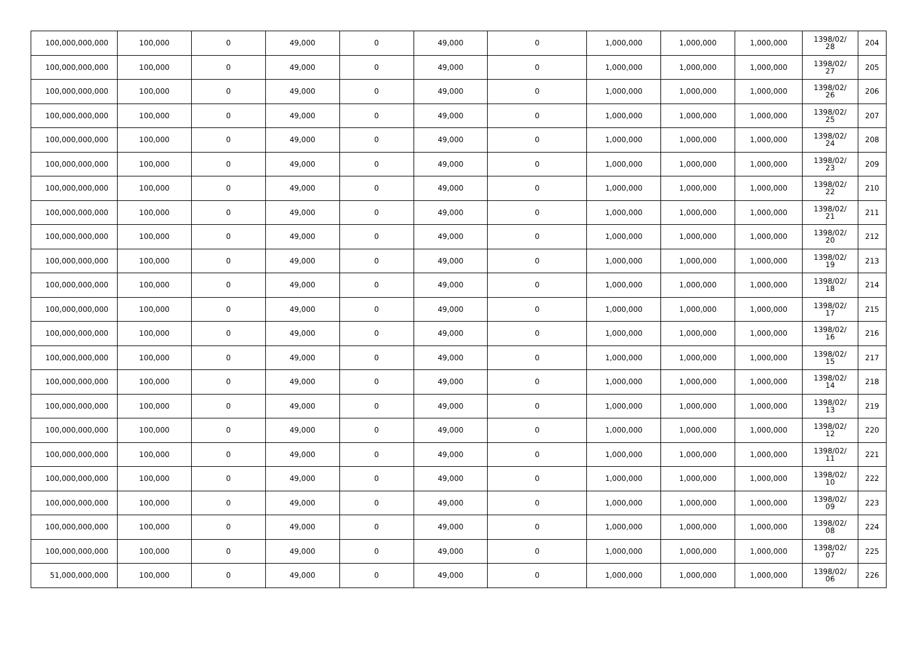| 100,000,000,000 | 100,000 | 0 | 49,000 | 0 | 49,000 | 0 | 1,000,000 | 1,000,000 | 1,000,000 | 1398/02/ 28 | 204 |
| 100,000,000,000 | 100,000 | 0 | 49,000 | 0 | 49,000 | 0 | 1,000,000 | 1,000,000 | 1,000,000 | 1398/02/ 27 | 205 |
| 100,000,000,000 | 100,000 | 0 | 49,000 | 0 | 49,000 | 0 | 1,000,000 | 1,000,000 | 1,000,000 | 1398/02/ 26 | 206 |
| 100,000,000,000 | 100,000 | 0 | 49,000 | 0 | 49,000 | 0 | 1,000,000 | 1,000,000 | 1,000,000 | 1398/02/ 25 | 207 |
| 100,000,000,000 | 100,000 | 0 | 49,000 | 0 | 49,000 | 0 | 1,000,000 | 1,000,000 | 1,000,000 | 1398/02/ 24 | 208 |
| 100,000,000,000 | 100,000 | 0 | 49,000 | 0 | 49,000 | 0 | 1,000,000 | 1,000,000 | 1,000,000 | 1398/02/ 23 | 209 |
| 100,000,000,000 | 100,000 | 0 | 49,000 | 0 | 49,000 | 0 | 1,000,000 | 1,000,000 | 1,000,000 | 1398/02/ 22 | 210 |
| 100,000,000,000 | 100,000 | 0 | 49,000 | 0 | 49,000 | 0 | 1,000,000 | 1,000,000 | 1,000,000 | 1398/02/ 21 | 211 |
| 100,000,000,000 | 100,000 | 0 | 49,000 | 0 | 49,000 | 0 | 1,000,000 | 1,000,000 | 1,000,000 | 1398/02/ 20 | 212 |
| 100,000,000,000 | 100,000 | 0 | 49,000 | 0 | 49,000 | 0 | 1,000,000 | 1,000,000 | 1,000,000 | 1398/02/ 19 | 213 |
| 100,000,000,000 | 100,000 | 0 | 49,000 | 0 | 49,000 | 0 | 1,000,000 | 1,000,000 | 1,000,000 | 1398/02/ 18 | 214 |
| 100,000,000,000 | 100,000 | 0 | 49,000 | 0 | 49,000 | 0 | 1,000,000 | 1,000,000 | 1,000,000 | 1398/02/ 17 | 215 |
| 100,000,000,000 | 100,000 | 0 | 49,000 | 0 | 49,000 | 0 | 1,000,000 | 1,000,000 | 1,000,000 | 1398/02/ 16 | 216 |
| 100,000,000,000 | 100,000 | 0 | 49,000 | 0 | 49,000 | 0 | 1,000,000 | 1,000,000 | 1,000,000 | 1398/02/ 15 | 217 |
| 100,000,000,000 | 100,000 | 0 | 49,000 | 0 | 49,000 | 0 | 1,000,000 | 1,000,000 | 1,000,000 | 1398/02/ 14 | 218 |
| 100,000,000,000 | 100,000 | 0 | 49,000 | 0 | 49,000 | 0 | 1,000,000 | 1,000,000 | 1,000,000 | 1398/02/ 13 | 219 |
| 100,000,000,000 | 100,000 | 0 | 49,000 | 0 | 49,000 | 0 | 1,000,000 | 1,000,000 | 1,000,000 | 1398/02/ 12 | 220 |
| 100,000,000,000 | 100,000 | 0 | 49,000 | 0 | 49,000 | 0 | 1,000,000 | 1,000,000 | 1,000,000 | 1398/02/ 11 | 221 |
| 100,000,000,000 | 100,000 | 0 | 49,000 | 0 | 49,000 | 0 | 1,000,000 | 1,000,000 | 1,000,000 | 1398/02/ 10 | 222 |
| 100,000,000,000 | 100,000 | 0 | 49,000 | 0 | 49,000 | 0 | 1,000,000 | 1,000,000 | 1,000,000 | 1398/02/ 09 | 223 |
| 100,000,000,000 | 100,000 | 0 | 49,000 | 0 | 49,000 | 0 | 1,000,000 | 1,000,000 | 1,000,000 | 1398/02/ 08 | 224 |
| 100,000,000,000 | 100,000 | 0 | 49,000 | 0 | 49,000 | 0 | 1,000,000 | 1,000,000 | 1,000,000 | 1398/02/ 07 | 225 |
| 51,000,000,000 | 100,000 | 0 | 49,000 | 0 | 49,000 | 0 | 1,000,000 | 1,000,000 | 1,000,000 | 1398/02/ 06 | 226 |